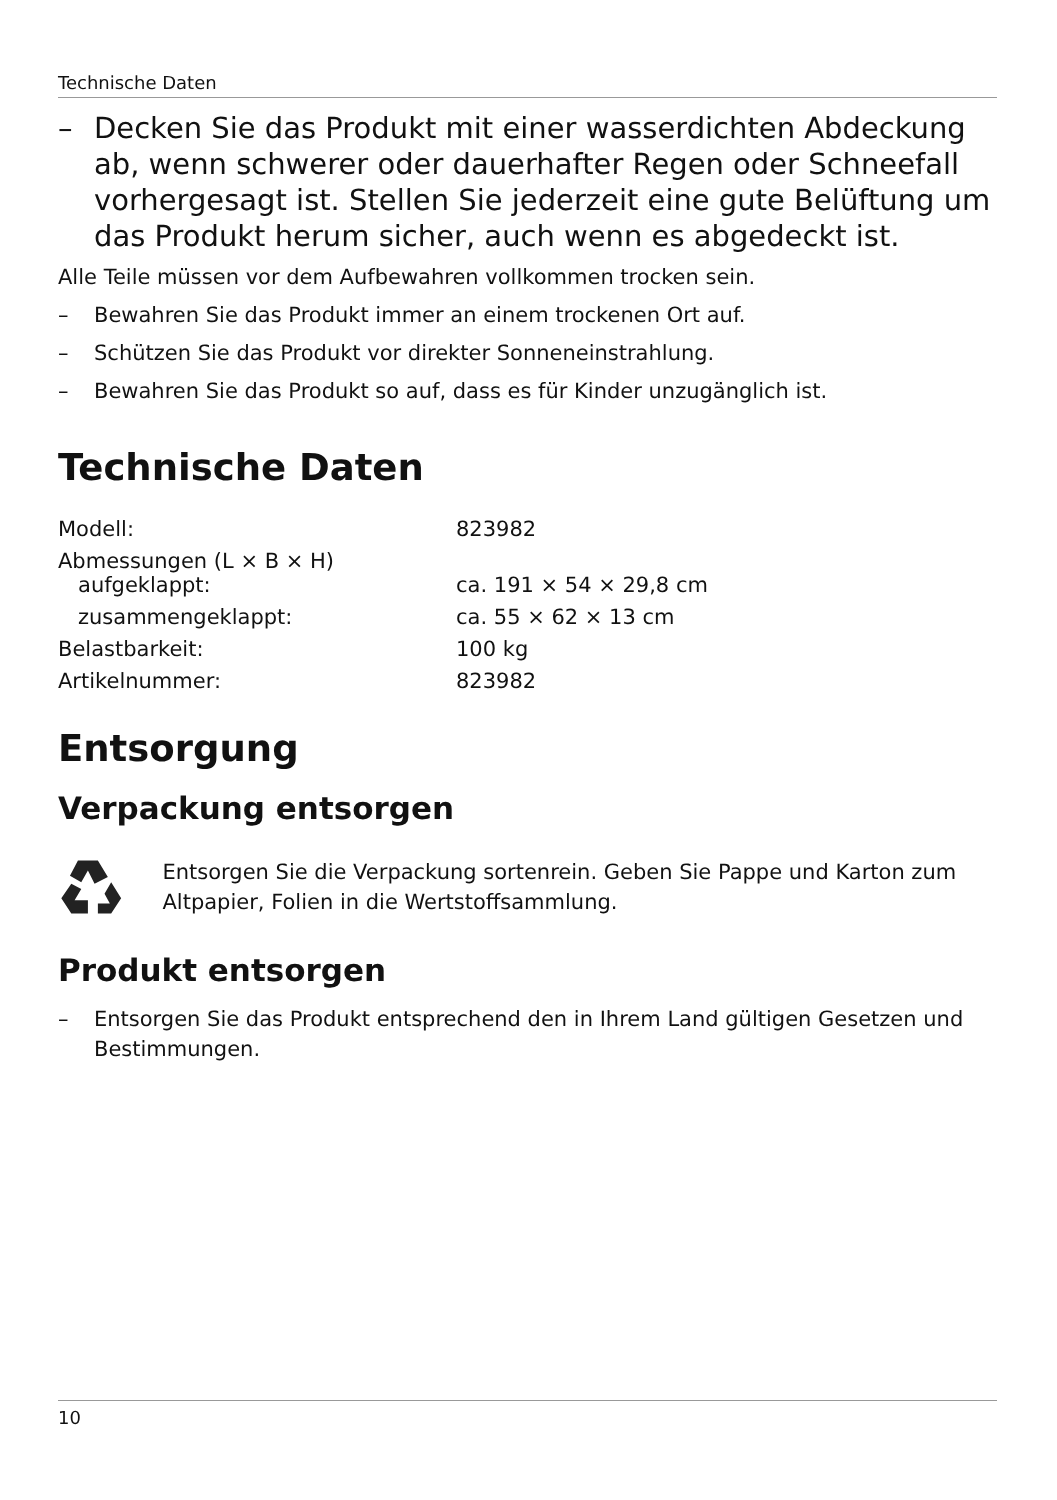Technische Daten
– Decken Sie das Produkt mit einer wasserdichten Abdeckung ab, wenn schwerer oder dauerhafter Regen oder Schneefall vorhergesagt ist. Stellen Sie jederzeit eine gute Belüftung um das Produkt herum sicher, auch wenn es abgedeckt ist.
Alle Teile müssen vor dem Aufbewahren vollkommen trocken sein.
– Bewahren Sie das Produkt immer an einem trockenen Ort auf.
– Schützen Sie das Produkt vor direkter Sonneneinstrahlung.
– Bewahren Sie das Produkt so auf, dass es für Kinder unzugänglich ist.
Technische Daten
| Modell: | 823982 |
| Abmessungen (L × B × H) aufgeklappt: | ca. 191 × 54 × 29,8 cm |
| zusammengeklappt: | ca. 55 × 62 × 13 cm |
| Belastbarkeit: | 100 kg |
| Artikelnummer: | 823982 |
Entsorgung
Verpackung entsorgen
Entsorgen Sie die Verpackung sortenrein. Geben Sie Pappe und Karton zum Altpapier, Folien in die Wertstoffsammlung.
Produkt entsorgen
– Entsorgen Sie das Produkt entsprechend den in Ihrem Land gültigen Gesetzen und Bestimmungen.
10